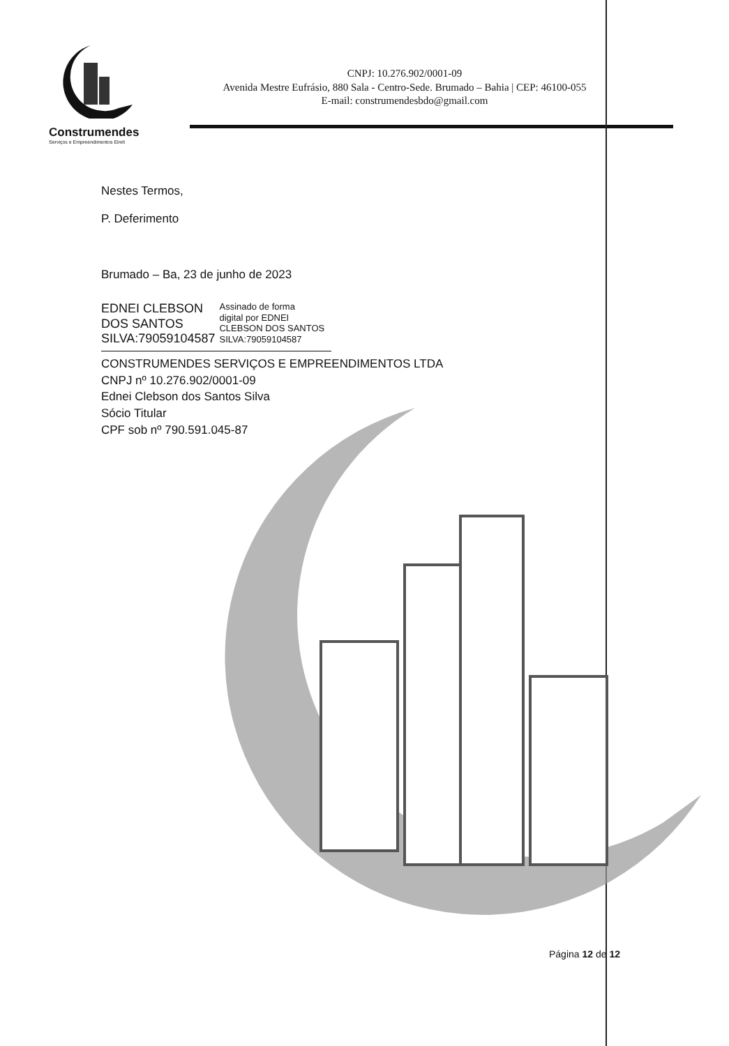Construmendes
Serviços e Empreendimentos Eireli
CNPJ: 10.276.902/0001-09
Avenida Mestre Eufrásio, 880 Sala - Centro-Sede. Brumado – Bahia | CEP: 46100-055
E-mail: construmendesbdo@gmail.com
Nestes Termos,
P. Deferimento
Brumado – Ba, 23 de junho de 2023
EDNEI CLEBSON
DOS SANTOS
SILVA:79059104587
Assinado de forma
digital por EDNEI
CLEBSON DOS SANTOS
SILVA:79059104587
CONSTRUMENDES SERVIÇOS E EMPREENDIMENTOS LTDA
CNPJ nº 10.276.902/0001-09
Ednei Clebson dos Santos Silva
Sócio Titular
CPF sob nº 790.591.045-87
Página 12 de 12